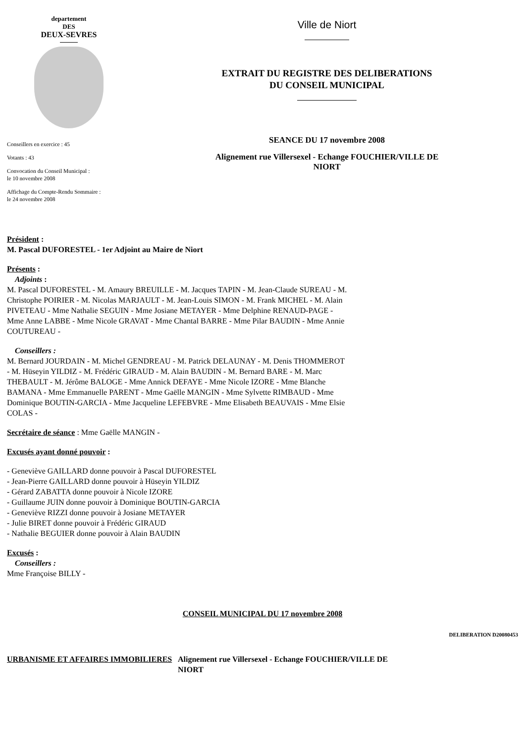departement
DES
DEUX-SEVRES
Conseillers en exercice : 45
Votants : 43
Convocation du Conseil Municipal :
le 10 novembre 2008
Affichage du Compte-Rendu Sommaire :
le 24 novembre 2008
Ville de Niort
EXTRAIT DU REGISTRE DES DELIBERATIONS
DU CONSEIL MUNICIPAL
SEANCE DU 17 novembre 2008
Alignement rue Villersexel - Echange FOUCHIER/VILLE DE
NIORT
Président :
M. Pascal DUFORESTEL - 1er Adjoint au Maire de Niort
Présents :
Adjoints :
M. Pascal DUFORESTEL - M. Amaury BREUILLE - M. Jacques TAPIN - M. Jean-Claude SUREAU - M. Christophe POIRIER - M. Nicolas MARJAULT - M. Jean-Louis SIMON - M. Frank MICHEL - M. Alain PIVETEAU - Mme Nathalie SEGUIN - Mme Josiane METAYER - Mme Delphine RENAUD-PAGE - Mme Anne LABBE - Mme Nicole GRAVAT - Mme Chantal BARRE - Mme Pilar BAUDIN - Mme Annie COUTUREAU -
Conseillers :
M. Bernard JOURDAIN - M. Michel GENDREAU - M. Patrick DELAUNAY - M. Denis THOMMEROT - M. Hüseyin YILDIZ - M. Frédéric GIRAUD - M. Alain BAUDIN - M. Bernard BARE - M. Marc THEBAULT - M. Jérôme BALOGE - Mme Annick DEFAYE - Mme Nicole IZORE - Mme Blanche BAMANA - Mme Emmanuelle PARENT - Mme Gaëlle MANGIN - Mme Sylvette RIMBAUD - Mme Dominique BOUTIN-GARCIA - Mme Jacqueline LEFEBVRE - Mme Elisabeth BEAUVAIS - Mme Elsie COLAS -
Secrétaire de séance : Mme Gaëlle MANGIN -
Excusés ayant donné pouvoir :
- Geneviève GAILLARD donne pouvoir à Pascal DUFORESTEL
- Jean-Pierre GAILLARD donne pouvoir à Hüseyin YILDIZ
- Gérard ZABATTA donne pouvoir à Nicole IZORE
- Guillaume JUIN donne pouvoir à Dominique BOUTIN-GARCIA
- Geneviève RIZZI donne pouvoir à Josiane METAYER
- Julie BIRET donne pouvoir à Frédéric GIRAUD
- Nathalie BEGUIER donne pouvoir à Alain BAUDIN
Excusés :
Conseillers :
Mme Françoise BILLY -
CONSEIL MUNICIPAL DU 17 novembre 2008
DELIBERATION D20080453
URBANISME ET AFFAIRES IMMOBILIERES Alignement rue Villersexel - Echange FOUCHIER/VILLE DE
NIORT